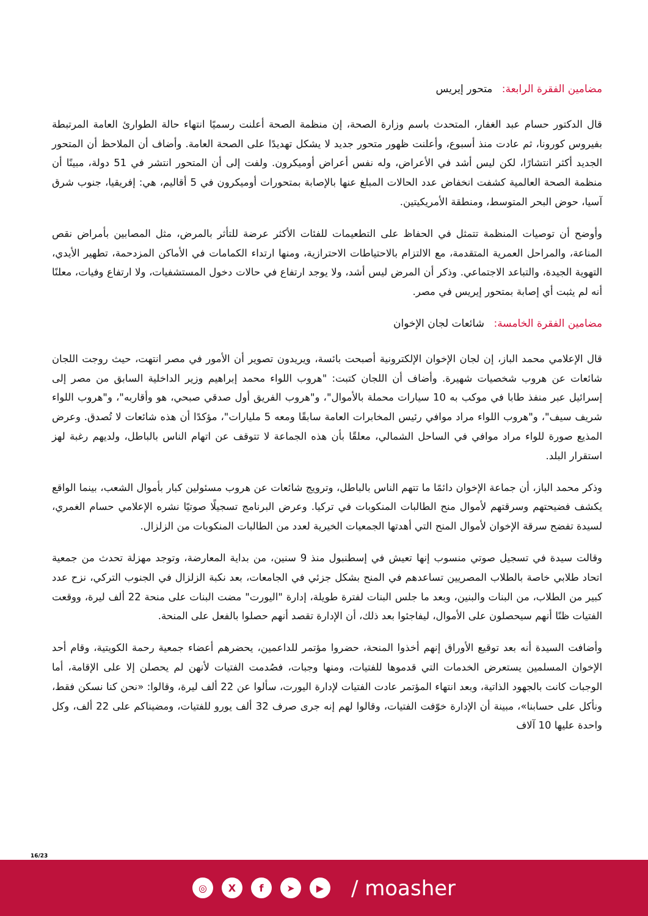مضامين الفقرة الرابعة: متحور إيريس
قال الدكتور حسام عبد الغفار، المتحدث باسم وزارة الصحة، إن منظمة الصحة أعلنت رسميًا انتهاء حالة الطوارئ العامة المرتبطة بفيروس كورونا، ثم عادت منذ أسبوع، وأعلنت ظهور متحور جديد لا يشكل تهديدًا على الصحة العامة. وأضاف أن الملاحظ أن المتحور الجديد أكثر انتشارًا، لكن ليس أشد في الأعراض، وله نفس أعراض أوميكرون. ولفت إلى أن المتحور انتشر في 51 دولة، مبينًا أن منظمة الصحة العالمية كشفت انخفاض عدد الحالات المبلغ عنها بالإصابة بمتحورات أوميكرون في 5 أقاليم، هي: إفريقيا، جنوب شرق آسيا، حوض البحر المتوسط، ومنطقة الأمريكيتين.
وأوضح أن توصيات المنظمة تتمثل في الحفاظ على التطعيمات للفئات الأكثر عرضة للتأثر بالمرض، مثل المصابين بأمراض نقص المناعة، والمراحل العمرية المتقدمة، مع الالتزام بالاحتياطات الاحترازية، ومنها ارتداء الكمامات في الأماكن المزدحمة، تطهير الأيدي، التهوية الجيدة، والتباعد الاجتماعي. وذكر أن المرض ليس أشد، ولا يوجد ارتفاع في حالات دخول المستشفيات، ولا ارتفاع وفيات، معلنًا أنه لم يثبت أي إصابة بمتحور إيريس في مصر.
مضامين الفقرة الخامسة: شائعات لجان الإخوان
قال الإعلامي محمد الباز، إن لجان الإخوان الإلكترونية أصبحت بائسة، ويريدون تصوير أن الأمور في مصر انتهت، حيث روجت اللجان شائعات عن هروب شخصيات شهيرة. وأضاف أن اللجان كتبت: "هروب اللواء محمد إبراهيم وزير الداخلية السابق من مصر إلى إسرائيل عبر منفذ طابا في موكب به 10 سيارات محملة بالأموال"، و"هروب الفريق أول صدقي صبحي، هو وأقاربه"، و"هروب اللواء شريف سيف"، و"هروب اللواء مراد موافي رئيس المخابرات العامة سابقًا ومعه 5 مليارات"، مؤكدًا أن هذه شائعات لا تُصدق. وعرض المذيع صورة للواء مراد موافي في الساحل الشمالي، معلقًا بأن هذه الجماعة لا تتوقف عن اتهام الناس بالباطل، ولديهم رغبة لهز استقرار البلد.
وذكر محمد الباز، أن جماعة الإخوان دائمًا ما تتهم الناس بالباطل، وترويج شائعات عن هروب مسئولين كبار بأموال الشعب، بينما الواقع يكشف فضيحتهم وسرقتهم لأموال منح الطالبات المنكوبات في تركيا. وعرض البرنامج تسجيلًا صوتيًا نشره الإعلامي حسام الغمري، لسيدة تفضح سرقة الإخوان لأموال المنح التي أهدتها الجمعيات الخيرية لعدد من الطالبات المنكوبات من الزلزال.
وقالت سيدة في تسجيل صوتي منسوب إنها تعيش في إسطنبول منذ 9 سنين، من بداية المعارضة، وتوجد مهزلة تحدث من جمعية اتحاد طلابي خاصة بالطلاب المصريين تساعدهم في المنح بشكل جزئي في الجامعات، بعد نكبة الزلزال في الجنوب التركي، نزح عدد كبير من الطلاب، من البنات والبنين، وبعد ما جلس البنات لفترة طويلة، إدارة "اليورت" مضت البنات على منحة 22 ألف ليرة، ووقعت الفتيات ظنًا أنهم سيحصلون على الأموال، ليفاجئوا بعد ذلك، أن الإدارة تقصد أنهم حصلوا بالفعل على المنحة.
وأضافت السيدة أنه بعد توقيع الأوراق إنهم أخذوا المنحة، حضروا مؤتمر للداعمين، يحضرهم أعضاء جمعية رحمة الكويتية، وقام أحد الإخوان المسلمين يستعرض الخدمات التي قدموها للفتيات، ومنها وجبات، فصُدمت الفتيات لأنهن لم يحصلن إلا على الإقامة، أما الوجبات كانت بالجهود الذاتية، وبعد انتهاء المؤتمر عادت الفتيات لإدارة اليورت، سألوا عن 22 ألف ليرة، وقالوا: «نحن كنا نسكن فقط، ونأكل على حسابنا»، مبينة أن الإدارة خوّفت الفتيات، وقالوا لهم إنه جرى صرف 32 ألف يورو للفتيات، ومضيناكم على 22 ألف، وكل واحدة عليها 10 آلاف
16/23
◎ X f ➤ ▶
/ moasher